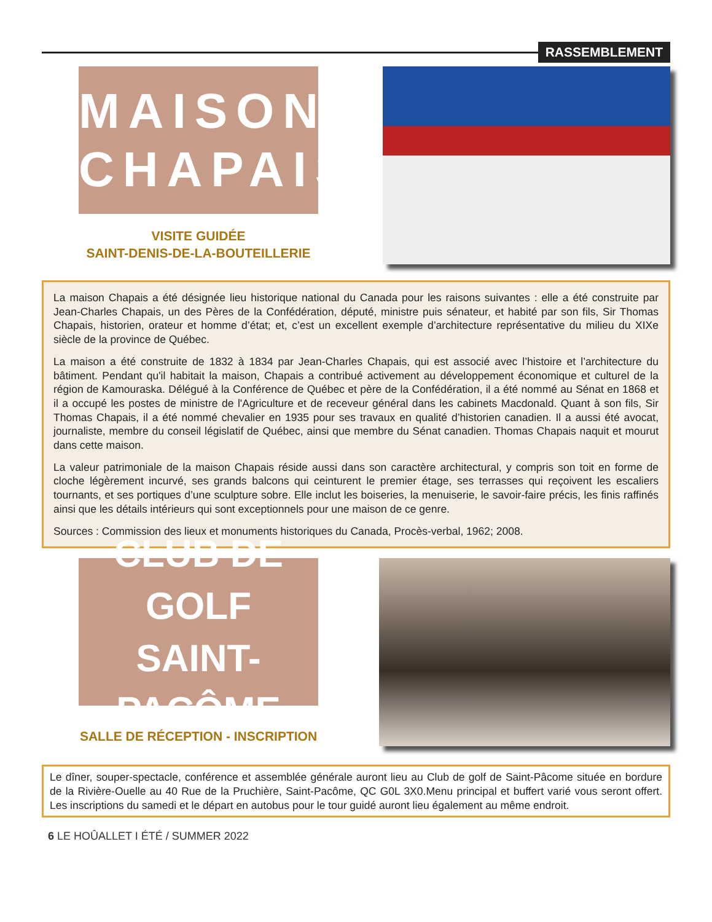RASSEMBLEMENT
MAISON
CHAPAIS
VISITE GUIDÉE
SAINT-DENIS-DE-LA-BOUTEILLERIE
La maison Chapais a été désignée lieu historique national du Canada pour les raisons suivantes : elle a été construite par Jean-Charles Chapais, un des Pères de la Confédération, député, ministre puis sénateur, et habité par son fils, Sir Thomas Chapais, historien, orateur et homme d’état; et, c’est un excellent exemple d’architecture représentative du milieu du XIXe siècle de la province de Québec.
La maison a été construite de 1832 à 1834 par Jean-Charles Chapais, qui est associé avec l’histoire et l’architecture du bâtiment. Pendant qu'il habitait la maison, Chapais a contribué activement au développement économique et culturel de la région de Kamouraska. Délégué à la Conférence de Québec et père de la Confédération, il a été nommé au Sénat en 1868 et il a occupé les postes de ministre de l'Agriculture et de receveur général dans les cabinets Macdonald. Quant à son fils, Sir Thomas Chapais, il a été nommé chevalier en 1935 pour ses travaux en qualité d’historien canadien. Il a aussi été avocat, journaliste, membre du conseil législatif de Québec, ainsi que membre du Sénat canadien. Thomas Chapais naquit et mourut dans cette maison.
La valeur patrimoniale de la maison Chapais réside aussi dans son caractère architectural, y compris son toit en forme de cloche légèrement incurvé, ses grands balcons qui ceinturent le premier étage, ses terrasses qui reçoivent les escaliers tournants, et ses portiques d’une sculpture sobre. Elle inclut les boiseries, la menuiserie, le savoir-faire précis, les finis raffinés ainsi que les détails intérieurs qui sont exceptionnels pour une maison de ce genre.
Sources : Commission des lieux et monuments historiques du Canada, Procès-verbal, 1962; 2008.
CLUB DE GOLF
SAINT-PACÔME
SALLE DE RÉCEPTION - INSCRIPTION
Le dîner, souper-spectacle, conférence et assemblée générale auront lieu au Club de golf de Saint-Pâcome située en bordure de la Rivière-Ouelle au 40 Rue de la Pruchière, Saint-Pacôme, QC G0L 3X0.Menu principal et buffert varié vous seront offert. Les inscriptions du samedi et le départ en autobus pour le tour guidé auront lieu également au même endroit.
6 LE HOÛALLET I ÉTÉ / SUMMER 2022